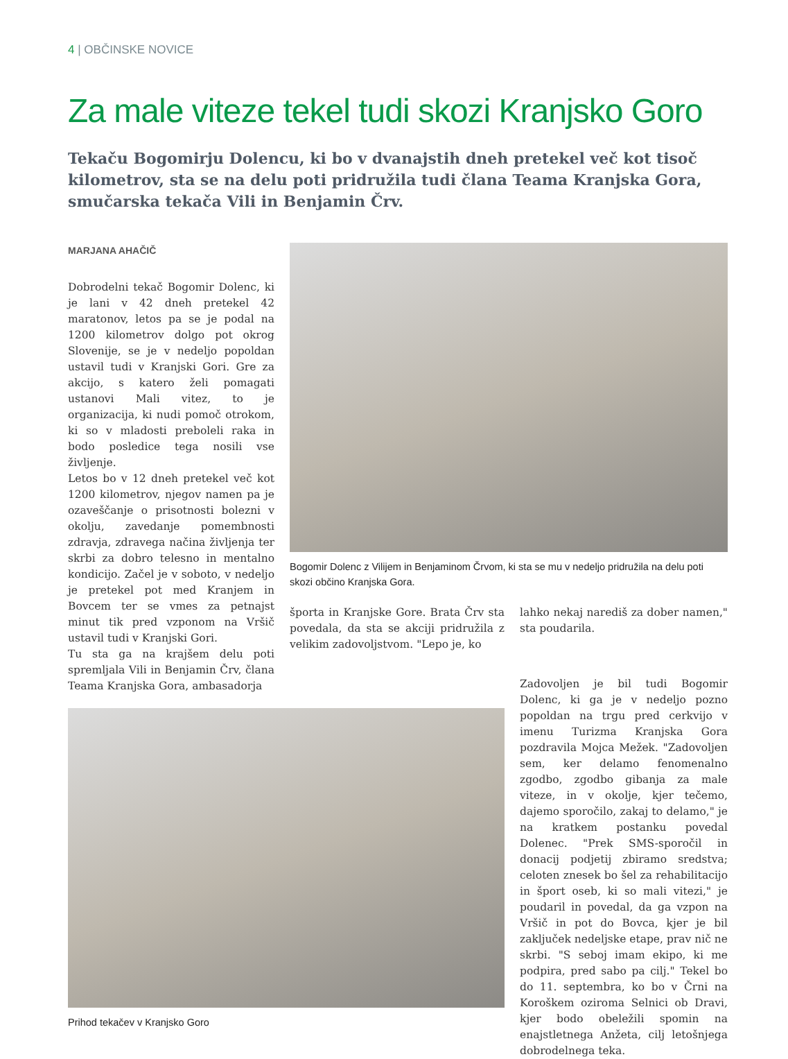4 | OBČINSKE NOVICE
Za male viteze tekel tudi skozi Kranjsko Goro
Tekaču Bogomirju Dolencu, ki bo v dvanajstih dneh pretekel več kot tisoč kilometrov, sta se na delu poti pridružila tudi člana Teama Kranjska Gora, smučarska tekača Vili in Benjamin Črv.
MARJANA AHAČIČ
Dobrodelni tekač Bogomir Dolenc, ki je lani v 42 dneh pretekel 42 maratonov, letos pa se je podal na 1200 kilometrov dolgo pot okrog Slovenije, se je v nedeljo popoldan ustavil tudi v Kranjski Gori. Gre za akcijo, s katero želi pomagati ustanovi Mali vitez, to je organizacija, ki nudi pomoč otrokom, ki so v mladosti preboleli raka in bodo posledice tega nosili vse življenje.
Letos bo v 12 dneh pretekel več kot 1200 kilometrov, njegov namen pa je ozaveščanje o prisotnosti bolezni v okolju, zavedanje pomembnosti zdravja, zdravega načina življenja ter skrbi za dobro telesno in mentalno kondicijo. Začel je v soboto, v nedeljo je pretekel pot med Kranjem in Bovcem ter se vmes za petnajst minut tik pred vzponom na Vršič ustavil tudi v Kranjski Gori.
Tu sta ga na krajšem delu poti spremljala Vili in Benjamin Črv, člana Teama Kranjska Gora, ambasadorja
Bogomir Dolenc z Vilijem in Benjaminom Črvom, ki sta se mu v nedeljo pridružila na delu poti skozi občino Kranjska Gora.
športa in Kranjske Gore. Brata Črv sta povedala, da sta se akciji pridružila z velikim zadovoljstvom. "Lepo je, ko
lahko nekaj narediš za dober namen," sta poudarila.
Prihod tekačev v Kranjsko Goro
Zadovoljen je bil tudi Bogomir Dolenc, ki ga je v nedeljo pozno popoldan na trgu pred cerkvijo v imenu Turizma Kranjska Gora pozdravila Mojca Mežek. "Zadovoljen sem, ker delamo fenomenalno zgodbo, zgodbo gibanja za male viteze, in v okolje, kjer tečemo, dajemo sporočilo, zakaj to delamo," je na kratkem postanku povedal Dolenec. "Prek SMS-sporočil in donacij podjetij zbiramo sredstva; celoten znesek bo šel za rehabilitacijo in šport oseb, ki so mali vitezi," je poudaril in povedal, da ga vzpon na Vršič in pot do Bovca, kjer je bil zaključek nedeljske etape, prav nič ne skrbi. "S seboj imam ekipo, ki me podpira, pred sabo pa cilj." Tekel bo do 11. septembra, ko bo v Črni na Koroškem oziroma Selnici ob Dravi, kjer bodo obeležili spomin na enajstletnega Anžeta, cilj letošnjega dobrodelnega teka.